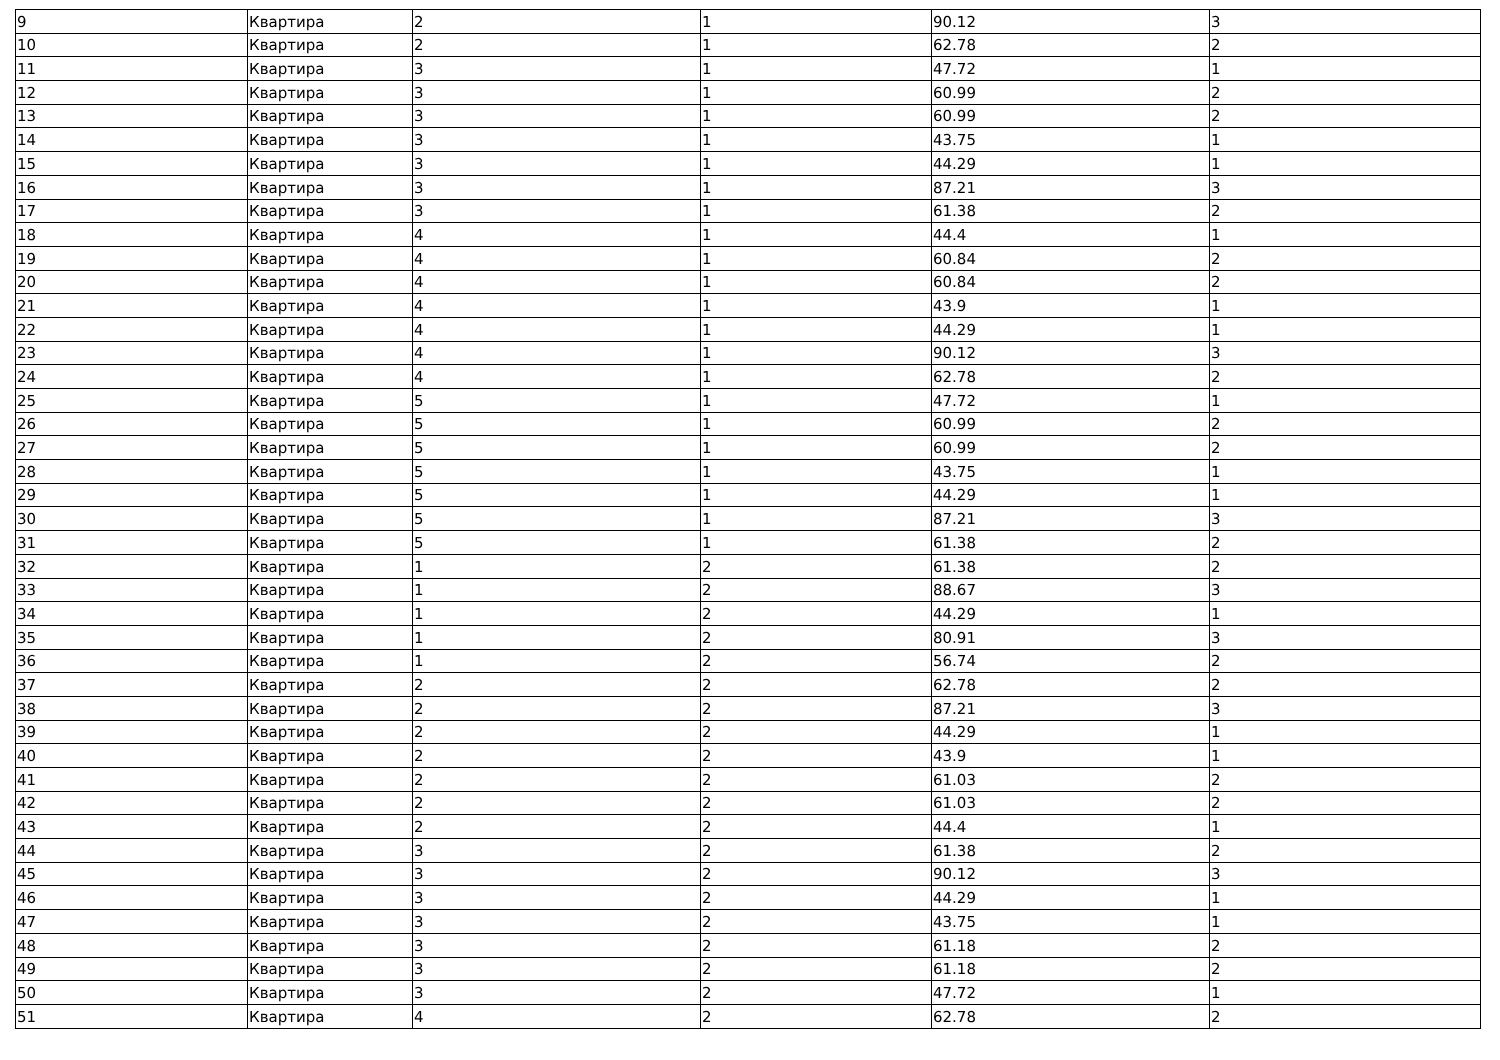| 9 | Квартира | 2 | 1 | 90.12 | 3 |
| 10 | Квартира | 2 | 1 | 62.78 | 2 |
| 11 | Квартира | 3 | 1 | 47.72 | 1 |
| 12 | Квартира | 3 | 1 | 60.99 | 2 |
| 13 | Квартира | 3 | 1 | 60.99 | 2 |
| 14 | Квартира | 3 | 1 | 43.75 | 1 |
| 15 | Квартира | 3 | 1 | 44.29 | 1 |
| 16 | Квартира | 3 | 1 | 87.21 | 3 |
| 17 | Квартира | 3 | 1 | 61.38 | 2 |
| 18 | Квартира | 4 | 1 | 44.4 | 1 |
| 19 | Квартира | 4 | 1 | 60.84 | 2 |
| 20 | Квартира | 4 | 1 | 60.84 | 2 |
| 21 | Квартира | 4 | 1 | 43.9 | 1 |
| 22 | Квартира | 4 | 1 | 44.29 | 1 |
| 23 | Квартира | 4 | 1 | 90.12 | 3 |
| 24 | Квартира | 4 | 1 | 62.78 | 2 |
| 25 | Квартира | 5 | 1 | 47.72 | 1 |
| 26 | Квартира | 5 | 1 | 60.99 | 2 |
| 27 | Квартира | 5 | 1 | 60.99 | 2 |
| 28 | Квартира | 5 | 1 | 43.75 | 1 |
| 29 | Квартира | 5 | 1 | 44.29 | 1 |
| 30 | Квартира | 5 | 1 | 87.21 | 3 |
| 31 | Квартира | 5 | 1 | 61.38 | 2 |
| 32 | Квартира | 1 | 2 | 61.38 | 2 |
| 33 | Квартира | 1 | 2 | 88.67 | 3 |
| 34 | Квартира | 1 | 2 | 44.29 | 1 |
| 35 | Квартира | 1 | 2 | 80.91 | 3 |
| 36 | Квартира | 1 | 2 | 56.74 | 2 |
| 37 | Квартира | 2 | 2 | 62.78 | 2 |
| 38 | Квартира | 2 | 2 | 87.21 | 3 |
| 39 | Квартира | 2 | 2 | 44.29 | 1 |
| 40 | Квартира | 2 | 2 | 43.9 | 1 |
| 41 | Квартира | 2 | 2 | 61.03 | 2 |
| 42 | Квартира | 2 | 2 | 61.03 | 2 |
| 43 | Квартира | 2 | 2 | 44.4 | 1 |
| 44 | Квартира | 3 | 2 | 61.38 | 2 |
| 45 | Квартира | 3 | 2 | 90.12 | 3 |
| 46 | Квартира | 3 | 2 | 44.29 | 1 |
| 47 | Квартира | 3 | 2 | 43.75 | 1 |
| 48 | Квартира | 3 | 2 | 61.18 | 2 |
| 49 | Квартира | 3 | 2 | 61.18 | 2 |
| 50 | Квартира | 3 | 2 | 47.72 | 1 |
| 51 | Квартира | 4 | 2 | 62.78 | 2 |